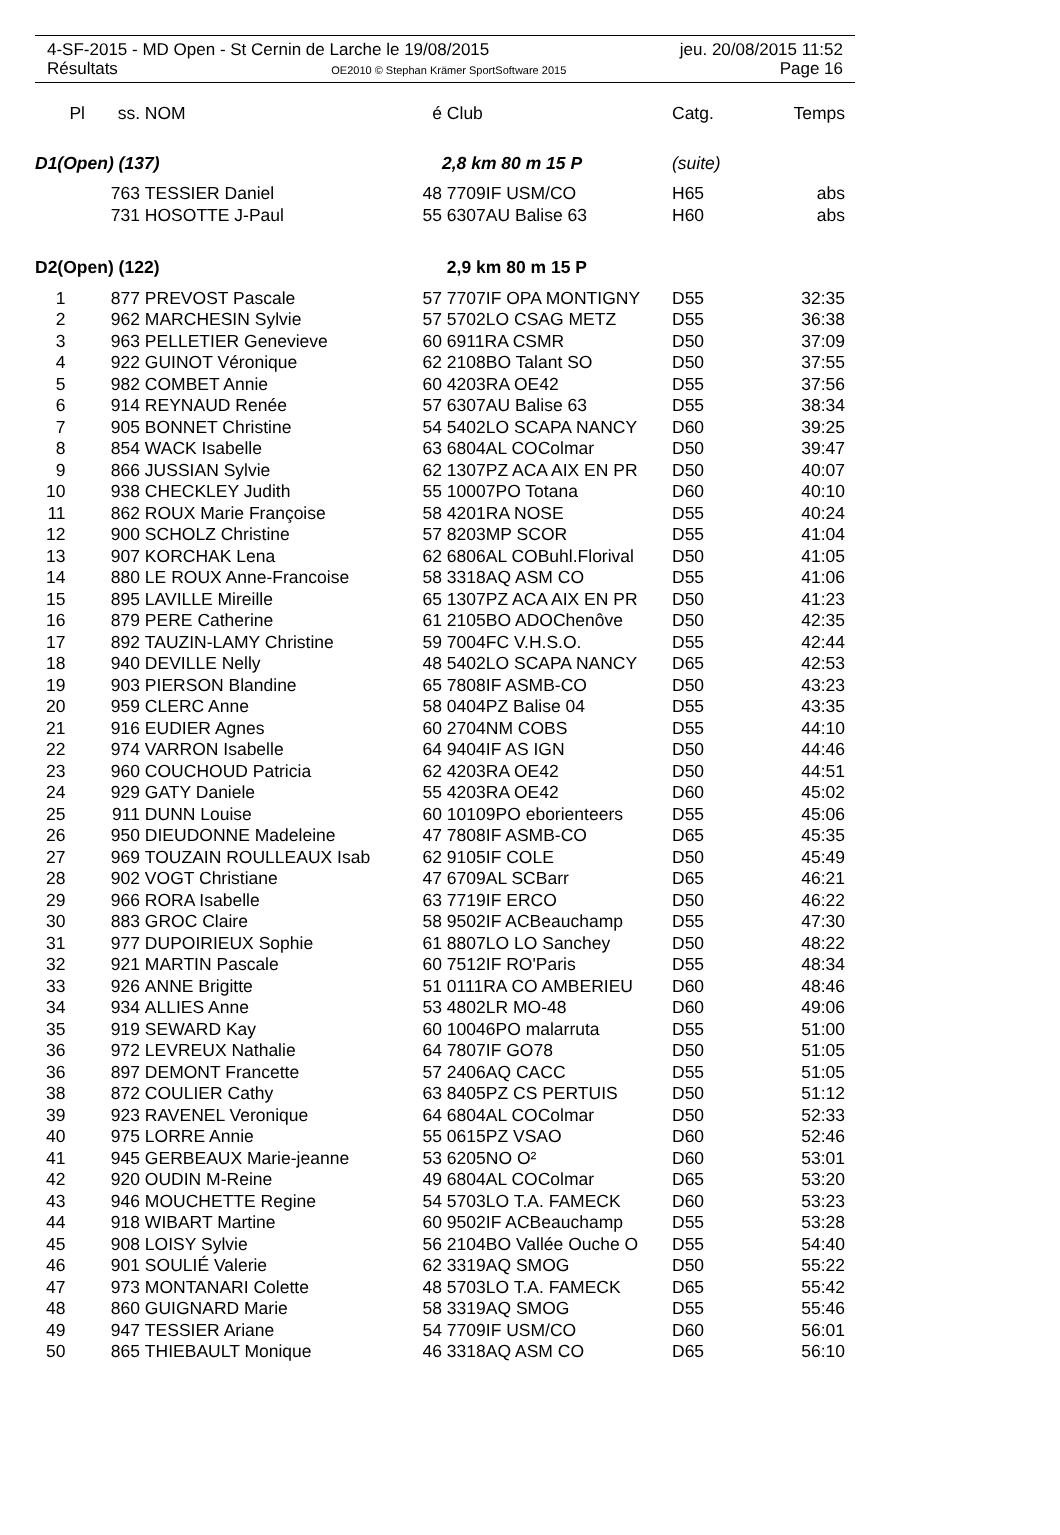4-SF-2015 - MD Open - St Cernin de Larche le 19/08/2015 jeu. 20/08/2015 11:52
Résultats OE2010 © Stephan Krämer SportSoftware 2015 Page 16
| Pl | ss. | NOM | é | Club | Catg. | Temps |
| --- | --- | --- | --- | --- | --- | --- |
| D1(Open) (137) | | | | 2,8 km 80 m 15 P | (suite) | |
| | 763 | TESSIER Daniel | 48 | 7709IF USM/CO | H65 | abs |
| | 731 | HOSOTTE J-Paul | 55 | 6307AU Balise 63 | H60 | abs |
| D2(Open) (122) | | | | 2,9 km 80 m 15 P | | |
| 1 | 877 | PREVOST Pascale | 57 | 7707IF OPA MONTIGNY | D55 | 32:35 |
| 2 | 962 | MARCHESIN Sylvie | 57 | 5702LO CSAG METZ | D55 | 36:38 |
| 3 | 963 | PELLETIER Genevieve | 60 | 6911RA CSMR | D50 | 37:09 |
| 4 | 922 | GUINOT Véronique | 62 | 2108BO Talant SO | D50 | 37:55 |
| 5 | 982 | COMBET Annie | 60 | 4203RA OE42 | D55 | 37:56 |
| 6 | 914 | REYNAUD Renée | 57 | 6307AU Balise 63 | D55 | 38:34 |
| 7 | 905 | BONNET Christine | 54 | 5402LO SCAPA NANCY | D60 | 39:25 |
| 8 | 854 | WACK Isabelle | 63 | 6804AL COColmar | D50 | 39:47 |
| 9 | 866 | JUSSIAN Sylvie | 62 | 1307PZ ACA AIX EN PR | D50 | 40:07 |
| 10 | 938 | CHECKLEY Judith | 55 | 10007PO Totana | D60 | 40:10 |
| 11 | 862 | ROUX Marie Françoise | 58 | 4201RA NOSE | D55 | 40:24 |
| 12 | 900 | SCHOLZ Christine | 57 | 8203MP SCOR | D55 | 41:04 |
| 13 | 907 | KORCHAK Lena | 62 | 6806AL COBuhl.Florival | D50 | 41:05 |
| 14 | 880 | LE ROUX Anne-Francoise | 58 | 3318AQ ASM CO | D55 | 41:06 |
| 15 | 895 | LAVILLE Mireille | 65 | 1307PZ ACA AIX EN PR | D50 | 41:23 |
| 16 | 879 | PERE Catherine | 61 | 2105BO ADOChenôve | D50 | 42:35 |
| 17 | 892 | TAUZIN-LAMY Christine | 59 | 7004FC V.H.S.O. | D55 | 42:44 |
| 18 | 940 | DEVILLE Nelly | 48 | 5402LO SCAPA NANCY | D65 | 42:53 |
| 19 | 903 | PIERSON Blandine | 65 | 7808IF ASMB-CO | D50 | 43:23 |
| 20 | 959 | CLERC Anne | 58 | 0404PZ Balise 04 | D55 | 43:35 |
| 21 | 916 | EUDIER Agnes | 60 | 2704NM COBS | D55 | 44:10 |
| 22 | 974 | VARRON Isabelle | 64 | 9404IF AS IGN | D50 | 44:46 |
| 23 | 960 | COUCHOUD Patricia | 62 | 4203RA OE42 | D50 | 44:51 |
| 24 | 929 | GATY Daniele | 55 | 4203RA OE42 | D60 | 45:02 |
| 25 | 911 | DUNN Louise | 60 | 10109PO eborienteers | D55 | 45:06 |
| 26 | 950 | DIEUDONNE Madeleine | 47 | 7808IF ASMB-CO | D65 | 45:35 |
| 27 | 969 | TOUZAIN ROULLEAUX Isab | 62 | 9105IF COLE | D50 | 45:49 |
| 28 | 902 | VOGT Christiane | 47 | 6709AL SCBarr | D65 | 46:21 |
| 29 | 966 | RORA Isabelle | 63 | 7719IF ERCO | D50 | 46:22 |
| 30 | 883 | GROC Claire | 58 | 9502IF ACBeauchamp | D55 | 47:30 |
| 31 | 977 | DUPOIRIEUX Sophie | 61 | 8807LO LO Sanchey | D50 | 48:22 |
| 32 | 921 | MARTIN Pascale | 60 | 7512IF RO'Paris | D55 | 48:34 |
| 33 | 926 | ANNE Brigitte | 51 | 0111RA CO AMBERIEU | D60 | 48:46 |
| 34 | 934 | ALLIES Anne | 53 | 4802LR MO-48 | D60 | 49:06 |
| 35 | 919 | SEWARD Kay | 60 | 10046PO malarruta | D55 | 51:00 |
| 36 | 972 | LEVREUX Nathalie | 64 | 7807IF GO78 | D50 | 51:05 |
| 36 | 897 | DEMONT Francette | 57 | 2406AQ CACC | D55 | 51:05 |
| 38 | 872 | COULIER Cathy | 63 | 8405PZ CS PERTUIS | D50 | 51:12 |
| 39 | 923 | RAVENEL Veronique | 64 | 6804AL COColmar | D50 | 52:33 |
| 40 | 975 | LORRE Annie | 55 | 0615PZ VSAO | D60 | 52:46 |
| 41 | 945 | GERBEAUX Marie-jeanne | 53 | 6205NO O² | D60 | 53:01 |
| 42 | 920 | OUDIN M-Reine | 49 | 6804AL COColmar | D65 | 53:20 |
| 43 | 946 | MOUCHETTE Regine | 54 | 5703LO T.A. FAMECK | D60 | 53:23 |
| 44 | 918 | WIBART Martine | 60 | 9502IF ACBeauchamp | D55 | 53:28 |
| 45 | 908 | LOISY Sylvie | 56 | 2104BO Vallée Ouche O | D55 | 54:40 |
| 46 | 901 | SOULIÉ Valerie | 62 | 3319AQ SMOG | D50 | 55:22 |
| 47 | 973 | MONTANARI Colette | 48 | 5703LO T.A. FAMECK | D65 | 55:42 |
| 48 | 860 | GUIGNARD Marie | 58 | 3319AQ SMOG | D55 | 55:46 |
| 49 | 947 | TESSIER Ariane | 54 | 7709IF USM/CO | D60 | 56:01 |
| 50 | 865 | THIEBAULT Monique | 46 | 3318AQ ASM CO | D65 | 56:10 |